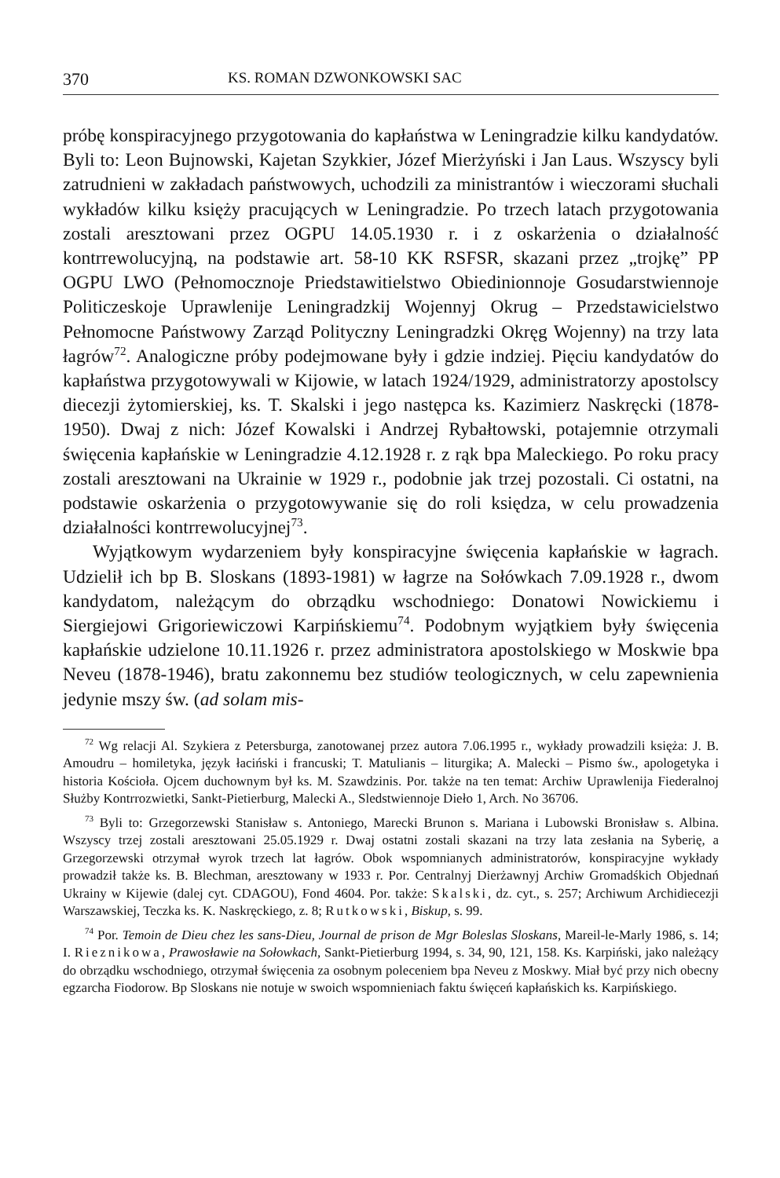370 KS. ROMAN DZWONKOWSKI SAC
próbę konspiracyjnego przygotowania do kapłaństwa w Leningradzie kilku kandydatów. Byli to: Leon Bujnowski, Kajetan Szykkier, Józef Mierżyński i Jan Laus. Wszyscy byli zatrudnieni w zakładach państwowych, uchodzili za ministrantów i wieczorami słuchali wykładów kilku księży pracujących w Leningradzie. Po trzech latach przygotowania zostali aresztowani przez OGPU 14.05.1930 r. i z oskarżenia o działalność kontrrewolucyjną, na podstawie art. 58-10 KK RSFSR, skazani przez „trojkę” PP OGPU LWO (Pełnomocznoje Priedstawitielstwo Obiedinionnoje Gosudarstwiennoje Politiczeskoje Uprawlenije Leningradzkij Wojennyj Okrug – Przedstawicielstwo Pełnomocne Państwowy Zarząd Polityczny Leningradzki Okręg Wojenny) na trzy lata łagrów<sup>72</sup>. Analogiczne próby podejmowane były i gdzie indziej. Pięciu kandydatów do kapłaństwa przygotowywali w Kijowie, w latach 1924/1929, administratorzy apostolscy diecezji żytomierskiej, ks. T. Skalski i jego następca ks. Kazimierz Naskręcki (1878-1950). Dwaj z nich: Józef Kowalski i Andrzej Rybałtowski, potajemnie otrzymali święcenia kapłańskie w Leningradzie 4.12.1928 r. z rąk bpa Maleckiego. Po roku pracy zostali aresztowani na Ukrainie w 1929 r., podobnie jak trzej pozostali. Ci ostatni, na podstawie oskarżenia o przygotowywanie się do roli księdza, w celu prowadzenia działalności kontrrewolucyjnej<sup>73</sup>.
Wyjątkowym wydarzeniem były konspiracyjne święcenia kapłańskie w łagrach. Udzielił ich bp B. Sloskans (1893-1981) w łagrze na Sołówkach 7.09.1928 r., dwom kandydatom, należącym do obrządku wschodniego: Donatowi Nowickiemu i Siergiejowi Grigoriewiczowi Karpińskiemu<sup>74</sup>. Podobnym wyjątkiem były święcenia kapłańskie udzielone 10.11.1926 r. przez administratora apostolskiego w Moskwie bpa Neveu (1878-1946), bratu zakonnemu bez studiów teologicznych, w celu zapewnienia jedynie mszy św. (ad solam mis-
<sup>72</sup> Wg relacji Al. Szykiera z Petersburga, zanotowanej przez autora 7.06.1995 r., wykłady prowadzili księża: J. B. Amoudru – homiletyka, język łaciński i francuski; T. Matulianis – liturgika; A. Malecki – Pismo św., apologetyka i historia Kościoła. Ojcem duchownym był ks. M. Szawdzinis. Por. także na ten temat: Archiw Uprawlenija Fiederalnoj Służby Kontrrozwietki, Sankt-Pietierburg, Malecki A., Sledstwiennoje Dieło 1, Arch. No 36706.
<sup>73</sup> Byli to: Grzegorzewski Stanisław s. Antoniego, Marecki Brunon s. Mariana i Lubowski Bronisław s. Albina. Wszyscy trzej zostali aresztowani 25.05.1929 r. Dwaj ostatni zostali skazani na trzy lata zesłania na Syberię, a Grzegorzewski otrzymał wyrok trzech lat łagrów. Obok wspomnianych administratorów, konspiracyjne wykłady prowadził także ks. B. Blechman, aresztowany w 1933 r. Por. Centralnyj Dierżawnyj Archiw Gromadśkich Objednań Ukrainy w Kijewie (dalej cyt. CDAGOU), Fond 4604. Por. także: Skalski, dz. cyt., s. 257; Archiwum Archidiecezji Warszawskiej, Teczka ks. K. Naskręckiego, z. 8; Rutkowski, Biskup, s. 99.
<sup>74</sup> Por. Temoin de Dieu chez les sans-Dieu, Journal de prison de Mgr Boleslas Sloskans, Mareil-le-Marly 1986, s. 14; I. Rieznikowa, Prawosławie na Sołowkach, Sankt-Pietierburg 1994, s. 34, 90, 121, 158. Ks. Karpiński, jako należący do obrządku wschodniego, otrzymał święcenia za osobnym poleceniem bpa Neveu z Moskwy. Miał być przy nich obecny egzarcha Fiodorow. Bp Sloskans nie notuje w swoich wspomnieniach faktu święceń kapłańskich ks. Karpińskiego.